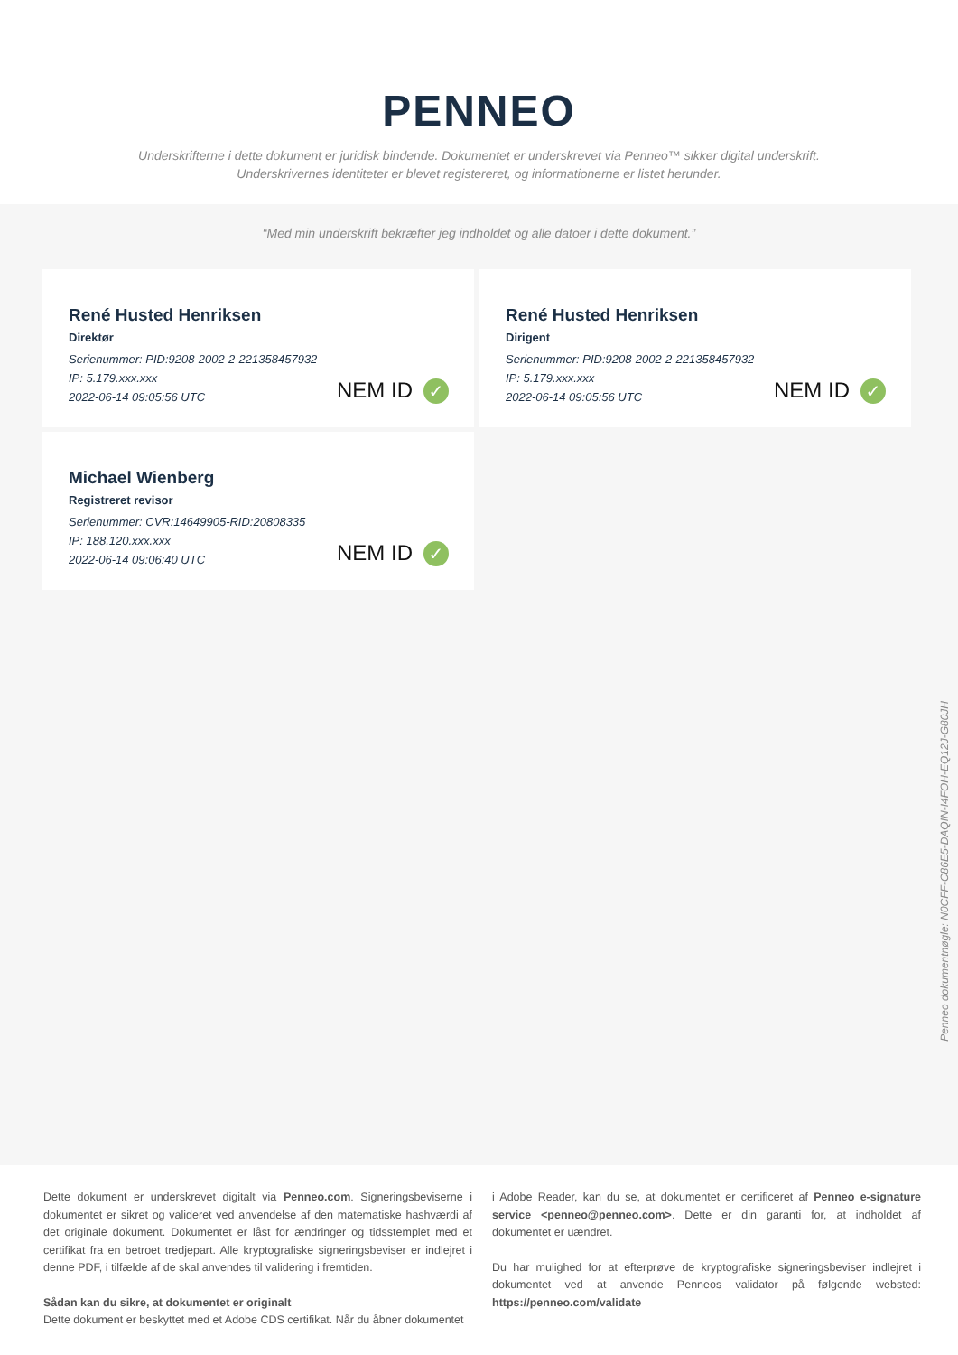PENNEO
Underskrifterne i dette dokument er juridisk bindende. Dokumentet er underskrevet via Penneo™ sikker digital underskrift.
Underskrivernes identiteter er blevet registereret, og informationerne er listet herunder.
“Med min underskrift bekræfter jeg indholdet og alle datoer i dette dokument.”
René Husted Henriksen
Direktør
Serienummer: PID:9208-2002-2-221358457932
IP: 5.179.xxx.xxx
2022-06-14 09:05:56 UTC
NEM ID ✓
René Husted Henriksen
Dirigent
Serienummer: PID:9208-2002-2-221358457932
IP: 5.179.xxx.xxx
2022-06-14 09:05:56 UTC
NEM ID ✓
Michael Wienberg
Registreret revisor
Serienummer: CVR:14649905-RID:20808335
IP: 188.120.xxx.xxx
2022-06-14 09:06:40 UTC
NEM ID ✓
Penneo dokumentnøgle: N0CFF-C86E5-DAQIN-I4FOH-EQ12J-G80JH
Dette dokument er underskrevet digitalt via Penneo.com. Signeringsbeviserne i dokumentet er sikret og valideret ved anvendelse af den matematiske hashværdi af det originale dokument. Dokumentet er låst for ændringer og tidsstemplet med et certifikat fra en betroet tredjepart. Alle kryptografiske signeringsbeviser er indlejret i denne PDF, i tilfælde af de skal anvendes til validering i fremtiden.
Sådan kan du sikre, at dokumentet er originalt
Dette dokument er beskyttet med et Adobe CDS certifikat. Når du åbner dokumentet
i Adobe Reader, kan du se, at dokumentet er certificeret af Penneo e-signature service <penneo@penneo.com>. Dette er din garanti for, at indholdet af dokumentet er uændret.
Du har mulighed for at efterprøve de kryptografiske signeringsbeviser indlejret i dokumentet ved at anvende Penneos validator på følgende websted: https://penneo.com/validate